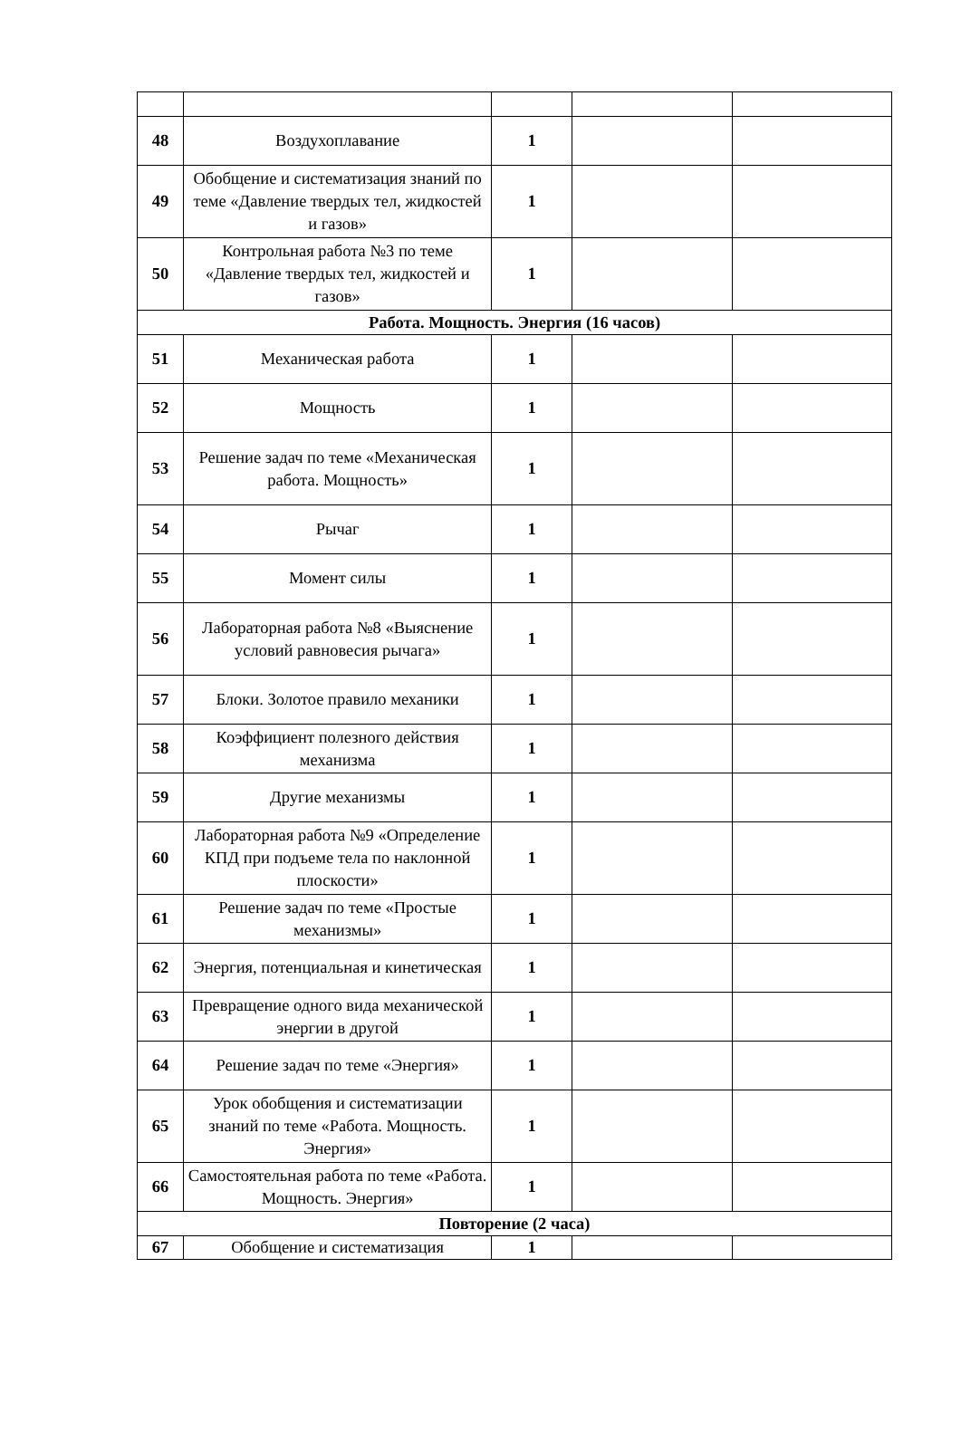| 48 | Воздухоплавание | 1 | | |
| 49 | Обобщение и систематизация знаний по теме «Давление твердых тел, жидкостей и газов» | 1 | | |
| 50 | Контрольная работа №3 по теме «Давление твердых тел, жидкостей и газов» | 1 | | |
| Работа. Мощность. Энергия (16 часов) | | | | |
| 51 | Механическая работа | 1 | | |
| 52 | Мощность | 1 | | |
| 53 | Решение задач по теме «Механическая работа. Мощность» | 1 | | |
| 54 | Рычаг | 1 | | |
| 55 | Момент силы | 1 | | |
| 56 | Лабораторная работа №8 «Выяснение условий равновесия рычага» | 1 | | |
| 57 | Блоки. Золотое правило механики | 1 | | |
| 58 | Коэффициент полезного действия механизма | 1 | | |
| 59 | Другие механизмы | 1 | | |
| 60 | Лабораторная работа №9 «Определение КПД при подъеме тела по наклонной плоскости» | 1 | | |
| 61 | Решение задач по теме «Простые механизмы» | 1 | | |
| 62 | Энергия, потенциальная и кинетическая | 1 | | |
| 63 | Превращение одного вида механической энергии в другой | 1 | | |
| 64 | Решение задач по теме «Энергия» | 1 | | |
| 65 | Урок обобщения и систематизации знаний по теме «Работа. Мощность. Энергия» | 1 | | |
| 66 | Самостоятельная работа по теме «Работа. Мощность. Энергия» | 1 | | |
| Повторение (2 часа) | | | | |
| 67 | Обобщение и систематизация | 1 | | |